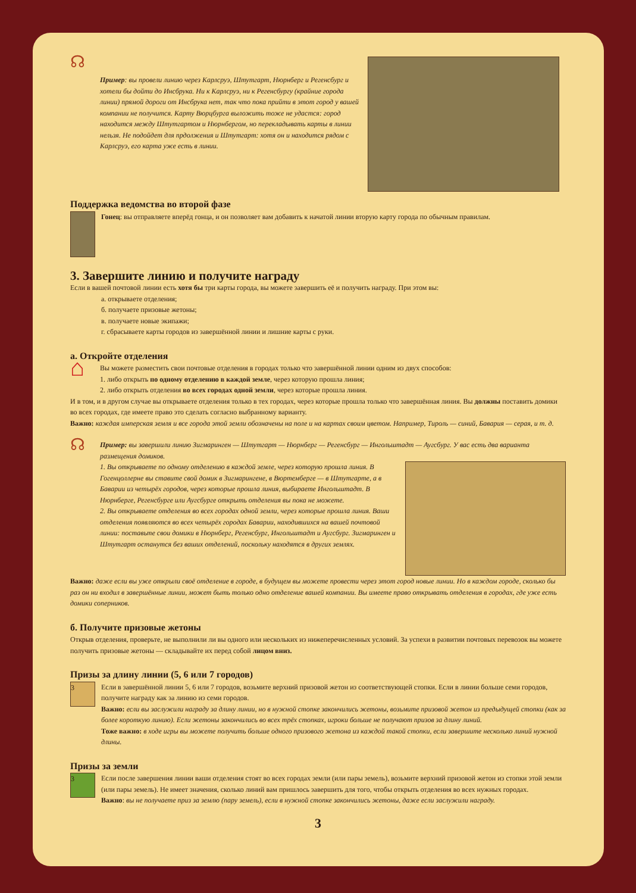☊
Пример: вы провели линию через Карлсруэ, Штутгарт, Нюрнберг и Регенсбург и хотели бы дойти до Инсбрука. Ни к Карлсруэ, ни к Регенсбургу (крайние города линии) прямой дороги от Инсбрука нет, так что пока прийти в этот город у вашей компании не получится. Карту Вюрцбурга выложить тоже не удастся: город находится между Штутгартом и Нюрнбергом, но перекладывать карты в линии нельзя. Не подойдет для прдолжения и Штутгарт: хотя он и находится рядом с Карлсруэ, его карта уже есть в линии.
Поддержка ведомства во второй фазе
Гонец: вы отправляете вперёд гонца, и он позволяет вам добавить к начатой линии вторую карту города по обычным правилам.
3. Завершите линию и получите награду
Если в вашей почтовой линии есть хотя бы три карты города, вы можете завершить её и получить награду. При этом вы:
а. открываете отделения;
б. получаете призовые жетоны;
в. получаете новые экипажи;
г. сбрасываете карты городов из завершённой линии и лишние карты с руки.
а. Откройте отделения
⌂
Вы можете разместить свои почтовые отделения в городах только что завершённой линии одним из двух способов:
1. либо открыть по одному отделению в каждой земле, через которую прошла линия;
2. либо открыть отделения во всех городах одной земли, через которые прошла линия.
И в том, и в другом случае вы открываете отделения только в тех городах, через которые прошла только что завершённая линия. Вы должны поставить домики во всех городах, где имеете право это сделать согласно выбранному варианту.
Важно: каждая имперская земля и все города этой земли обозначены на поле и на картах своим цветом. Например, Тироль — синий, Бавария — серая, и т. д.
☊
Пример: вы завершили линию Зигмаринген — Штутгарт — Нюрнберг — Регенсбург — Ингольштадт — Аугсбург. У вас есть два варианта размещения домиков.
1. Вы открываете по одному отделению в каждой земле, через которую прошла линия. В Гогенцоллерне вы ставите свой домик в Зигмарингене, в Вюртемберге — в Штутгарте, а в Баварии из четырёх городов, через которые прошла линия, выбираете Ингольштадт. В Нюрнберге, Регенсбурге или Аугсбурге открыть отделения вы пока не можете.
2. Вы открываете отделения во всех городах одной земли, через которые прошла линия. Ваши отделения появляются во всех четырёх городах Баварии, находившихся на вашей почтовой линии: поставьте свои домики в Нюрнберг, Регенсбург, Ингольштадт и Аугсбург. Зигмаринген и Штутгарт останутся без ваших отделений, поскольку находятся в других землях.
Важно: даже если вы уже открыли своё отделение в городе, в будущем вы можете провести через этот город новые линии. Но в каждом городе, сколько бы раз он ни входил в завершённые линии, может быть только одно отделение вашей компании. Вы имеете право открывать отделения в городах, где уже есть домики соперников.
б. Получите призовые жетоны
Открыв отделения, проверьте, не выполнили ли вы одного или нескольких из нижеперечисленных условий. За успехи в развитии почтовых перевозок вы можете получить призовые жетоны — складывайте их перед собой лицом вниз.
Призы за длину линии (5, 6 или 7 городов)
3
Если в завершённой линии 5, 6 или 7 городов, возьмите верхний призовой жетон из соответствующей стопки. Если в линии больше семи городов, получите награду как за линию из семи городов.
Важно: если вы заслужили награду за длину линии, но в нужной стопке закончились жетоны, возьмите призовой жетон из предыдущей стопки (как за более короткую линию). Если жетоны закончились во всех трёх стопках, игроки больше не получают призов за длину линий.
Тоже важно: в ходе игры вы можете получить больше одного призового жетона из каждой такой стопки, если завершите несколько линий нужной длины.
Призы за земли
3
Если после завершения линии ваши отделения стоят во всех городах земли (или пары земель), возьмите верхний призовой жетон из стопки этой земли (или пары земель). Не имеет значения, сколько линий вам пришлось завершить для того, чтобы открыть отделения во всех нужных городах.
Важно: вы не получаете приз за землю (пару земель), если в нужной стопке закончились жетоны, даже если заслужили награду.
3